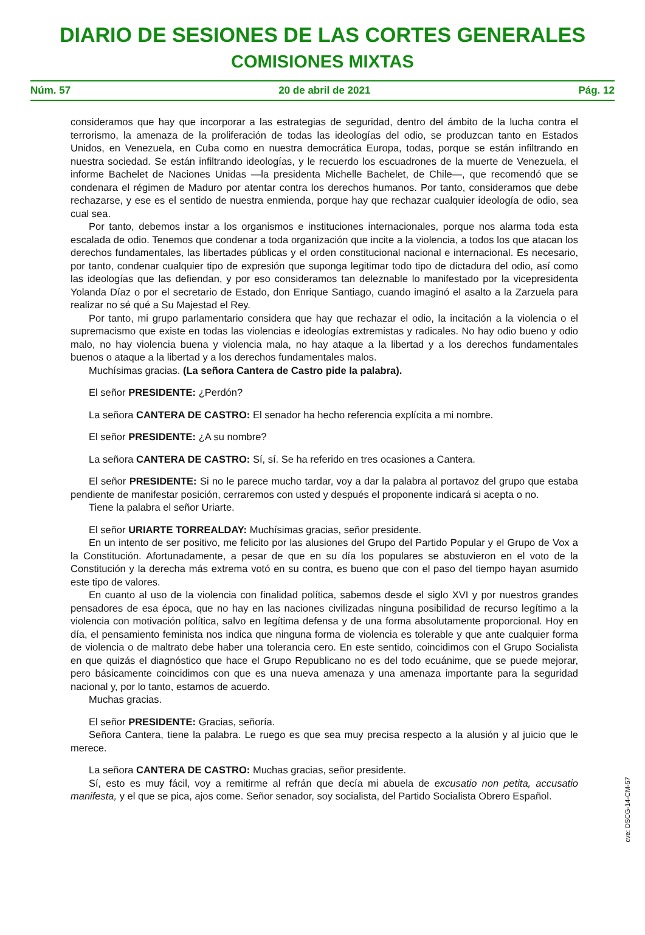DIARIO DE SESIONES DE LAS CORTES GENERALES
COMISIONES MIXTAS
Núm. 57 20 de abril de 2021 Pág. 12
consideramos que hay que incorporar a las estrategias de seguridad, dentro del ámbito de la lucha contra el terrorismo, la amenaza de la proliferación de todas las ideologías del odio, se produzcan tanto en Estados Unidos, en Venezuela, en Cuba como en nuestra democrática Europa, todas, porque se están infiltrando en nuestra sociedad. Se están infiltrando ideologías, y le recuerdo los escuadrones de la muerte de Venezuela, el informe Bachelet de Naciones Unidas —la presidenta Michelle Bachelet, de Chile—, que recomendó que se condenara el régimen de Maduro por atentar contra los derechos humanos. Por tanto, consideramos que debe rechazarse, y ese es el sentido de nuestra enmienda, porque hay que rechazar cualquier ideología de odio, sea cual sea.
Por tanto, debemos instar a los organismos e instituciones internacionales, porque nos alarma toda esta escalada de odio. Tenemos que condenar a toda organización que incite a la violencia, a todos los que atacan los derechos fundamentales, las libertades públicas y el orden constitucional nacional e internacional. Es necesario, por tanto, condenar cualquier tipo de expresión que suponga legitimar todo tipo de dictadura del odio, así como las ideologías que las defiendan, y por eso consideramos tan deleznable lo manifestado por la vicepresidenta Yolanda Díaz o por el secretario de Estado, don Enrique Santiago, cuando imaginó el asalto a la Zarzuela para realizar no sé qué a Su Majestad el Rey.
Por tanto, mi grupo parlamentario considera que hay que rechazar el odio, la incitación a la violencia o el supremacismo que existe en todas las violencias e ideologías extremistas y radicales. No hay odio bueno y odio malo, no hay violencia buena y violencia mala, no hay ataque a la libertad y a los derechos fundamentales buenos o ataque a la libertad y a los derechos fundamentales malos.
Muchísimas gracias. (La señora Cantera de Castro pide la palabra).
El señor PRESIDENTE: ¿Perdón?
La señora CANTERA DE CASTRO: El senador ha hecho referencia explícita a mi nombre.
El señor PRESIDENTE: ¿A su nombre?
La señora CANTERA DE CASTRO: Sí, sí. Se ha referido en tres ocasiones a Cantera.
El señor PRESIDENTE: Si no le parece mucho tardar, voy a dar la palabra al portavoz del grupo que estaba pendiente de manifestar posición, cerraremos con usted y después el proponente indicará si acepta o no.
Tiene la palabra el señor Uriarte.
El señor URIARTE TORREALDAY: Muchísimas gracias, señor presidente.
En un intento de ser positivo, me felicito por las alusiones del Grupo del Partido Popular y el Grupo de Vox a la Constitución. Afortunadamente, a pesar de que en su día los populares se abstuvieron en el voto de la Constitución y la derecha más extrema votó en su contra, es bueno que con el paso del tiempo hayan asumido este tipo de valores.
En cuanto al uso de la violencia con finalidad política, sabemos desde el siglo XVI y por nuestros grandes pensadores de esa época, que no hay en las naciones civilizadas ninguna posibilidad de recurso legítimo a la violencia con motivación política, salvo en legítima defensa y de una forma absolutamente proporcional. Hoy en día, el pensamiento feminista nos indica que ninguna forma de violencia es tolerable y que ante cualquier forma de violencia o de maltrato debe haber una tolerancia cero. En este sentido, coincidimos con el Grupo Socialista en que quizás el diagnóstico que hace el Grupo Republicano no es del todo ecuánime, que se puede mejorar, pero básicamente coincidimos con que es una nueva amenaza y una amenaza importante para la seguridad nacional y, por lo tanto, estamos de acuerdo.
Muchas gracias.
El señor PRESIDENTE: Gracias, señoría.
Señora Cantera, tiene la palabra. Le ruego es que sea muy precisa respecto a la alusión y al juicio que le merece.
La señora CANTERA DE CASTRO: Muchas gracias, señor presidente.
Sí, esto es muy fácil, voy a remitirme al refrán que decía mi abuela de excusatio non petita, accusatio manifesta, y el que se pica, ajos come. Señor senador, soy socialista, del Partido Socialista Obrero Español.
cve: DSCG-14-CM-57